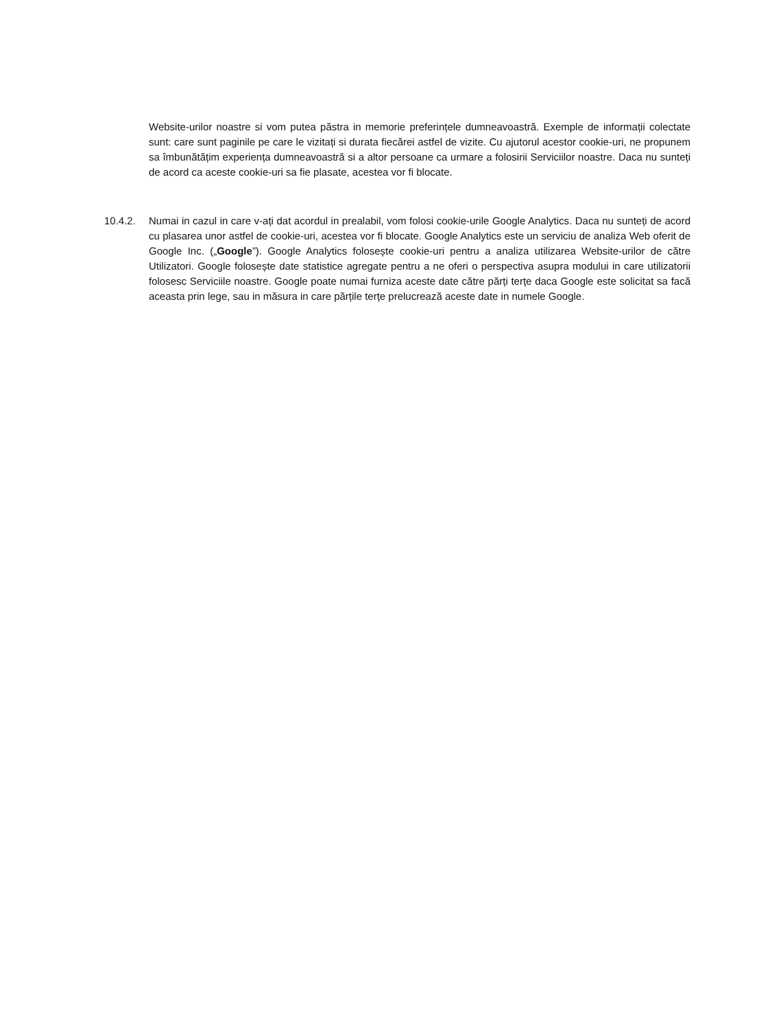Website-urilor noastre si vom putea păstra in memorie preferințele dumneavoastră. Exemple de informații colectate sunt: care sunt paginile pe care le vizitați si durata fiecărei astfel de vizite. Cu ajutorul acestor cookie-uri, ne propunem sa îmbunătățim experiența dumneavoastră si a altor persoane ca urmare a folosirii Serviciilor noastre. Daca nu sunteți de acord ca aceste cookie-uri sa fie plasate, acestea vor fi blocate.
10.4.2. Numai in cazul in care v-ați dat acordul in prealabil, vom folosi cookie-urile Google Analytics. Daca nu sunteți de acord cu plasarea unor astfel de cookie-uri, acestea vor fi blocate. Google Analytics este un serviciu de analiza Web oferit de Google Inc. („Google”). Google Analytics folosește cookie-uri pentru a analiza utilizarea Website-urilor de către Utilizatori. Google folosește date statistice agregate pentru a ne oferi o perspectiva asupra modului in care utilizatorii folosesc Serviciile noastre. Google poate numai furniza aceste date către părți terțe daca Google este solicitat sa facă aceasta prin lege, sau in măsura in care părțile terțe prelucrează aceste date in numele Google.